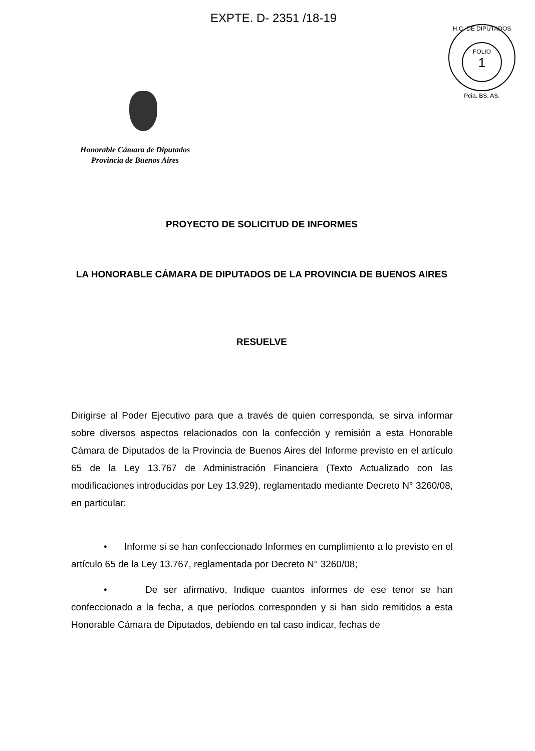EXPTE. D- 2351 /18-19
H.C. DE DIPUTADOS
FOLIO
1
Pcia. BS. AS.
Honorable Cámara de Diputados
Provincia de Buenos Aires
PROYECTO DE SOLICITUD DE INFORMES
LA HONORABLE CÁMARA DE DIPUTADOS DE LA PROVINCIA DE BUENOS AIRES
RESUELVE
Dirigirse al Poder Ejecutivo para que a través de quien corresponda, se sirva informar sobre diversos aspectos relacionados con la confección y remisión a esta Honorable Cámara de Diputados de la Provincia de Buenos Aires del Informe previsto en el artículo 65 de la Ley 13.767 de Administración Financiera (Texto Actualizado con las modificaciones introducidas por Ley 13.929), reglamentado mediante Decreto N° 3260/08, en particular:
• Informe si se han confeccionado Informes en cumplimiento a lo previsto en el artículo 65 de la Ley 13.767, reglamentada por Decreto N° 3260/08;
• De ser afirmativo, Indique cuantos informes de ese tenor se han confeccionado a la fecha, a que períodos corresponden y si han sido remitidos a esta Honorable Cámara de Diputados, debiendo en tal caso indicar, fechas de